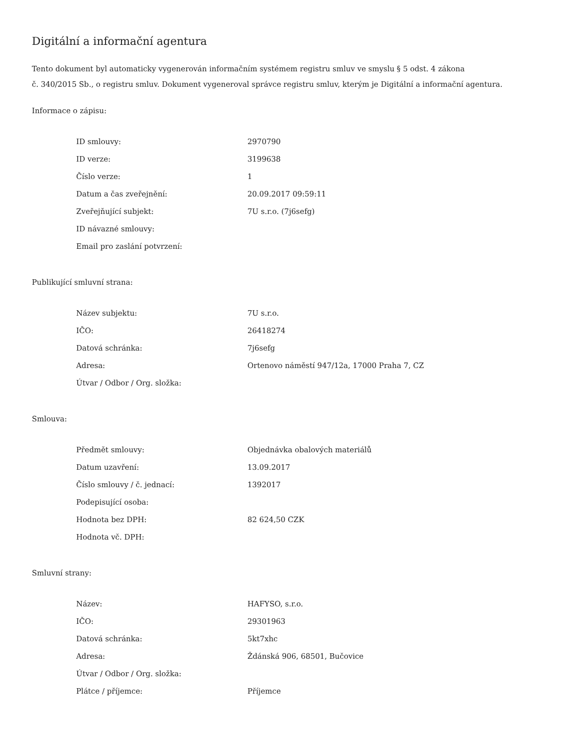Digitální a informační agentura
Tento dokument byl automaticky vygenerován informačním systémem registru smluv ve smyslu § 5 odst. 4 zákona
č. 340/2015 Sb., o registru smluv. Dokument vygeneroval správce registru smluv, kterým je Digitální a informační agentura.
Informace o zápisu:
| ID smlouvy: | 2970790 |
| ID verze: | 3199638 |
| Číslo verze: | 1 |
| Datum a čas zveřejnění: | 20.09.2017 09:59:11 |
| Zveřejňující subjekt: | 7U s.r.o. (7j6sefg) |
| ID návazné smlouvy: | |
| Email pro zaslání potvrzení: | |
Publikující smluvní strana:
| Název subjektu: | 7U s.r.o. |
| IČO: | 26418274 |
| Datová schránka: | 7j6sefg |
| Adresa: | Ortenovo náměstí 947/12a, 17000 Praha 7, CZ |
| Útvar / Odbor / Org. složka: | |
Smlouva:
| Předmět smlouvy: | Objednávka obalových materiálů |
| Datum uzavření: | 13.09.2017 |
| Číslo smlouvy / č. jednací: | 1392017 |
| Podepisující osoba: | |
| Hodnota bez DPH: | 82 624,50 CZK |
| Hodnota vč. DPH: | |
Smluvní strany:
| Název: | HAFYSO, s.r.o. |
| IČO: | 29301963 |
| Datová schránka: | 5kt7xhc |
| Adresa: | Ždánská 906, 68501, Bučovice |
| Útvar / Odbor / Org. složka: | |
| Plátce / příjemce: | Příjemce |